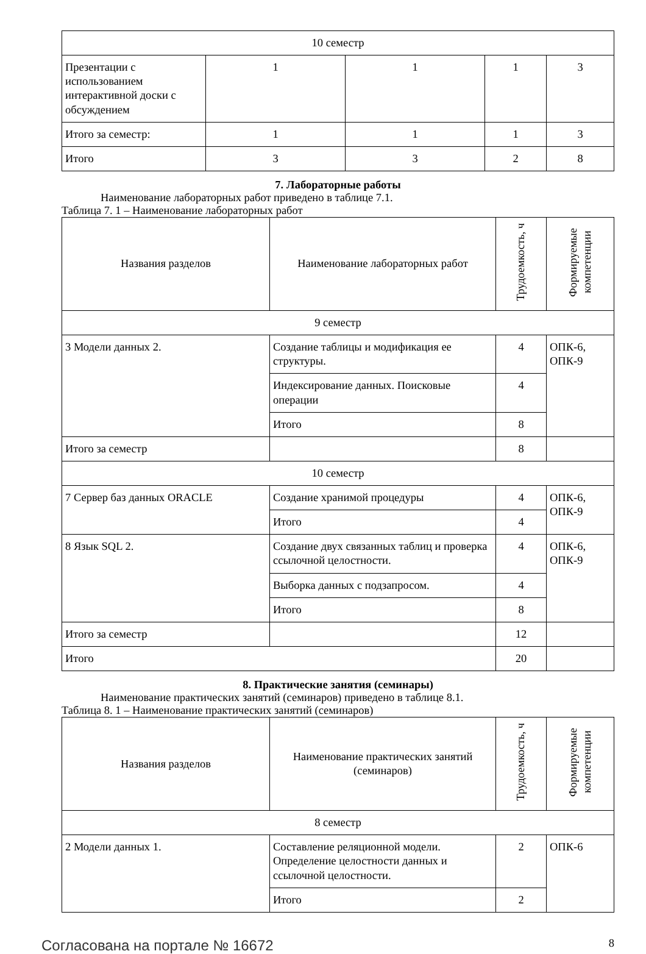| 10 семестр | | | | |
| Презентации с использованием интерактивной доски с обсуждением | 1 | 1 | 1 | 3 |
| Итого за семестр: | 1 | 1 | 1 | 3 |
| Итого | 3 | 3 | 2 | 8 |
7. Лабораторные работы
Наименование лабораторных работ приведено в таблице 7.1.
Таблица 7. 1 – Наименование лабораторных работ
| Названия разделов | Наименование лабораторных работ | Трудоемкость, ч | Формируемые компетенции |
| --- | --- | --- | --- |
| 9 семестр | | | |
| 3 Модели данных 2. | Создание таблицы и модификация ее структуры. | 4 | ОПК-6, ОПК-9 |
| | Индексирование данных. Поисковые операции | 4 | |
| | Итого | 8 | |
| Итого за семестр | | 8 | |
| 10 семестр | | | |
| 7 Сервер баз данных ORACLE | Создание хранимой процедуры | 4 | ОПК-6, ОПК-9 |
| | Итого | 4 | |
| 8 Язык SQL 2. | Создание двух связанных таблиц и проверка ссылочной целостности. | 4 | ОПК-6, ОПК-9 |
| | Выборка данных с подзапросом. | 4 | |
| | Итого | 8 | |
| Итого за семестр | | 12 | |
| Итого | | 20 | |
8. Практические занятия (семинары)
Наименование практических занятий (семинаров) приведено в таблице 8.1.
Таблица 8. 1 – Наименование практических занятий (семинаров)
| Названия разделов | Наименование практических занятий (семинаров) | Трудоемкость, ч | Формируемые компетенции |
| --- | --- | --- | --- |
| 8 семестр | | | |
| 2 Модели данных 1. | Составление реляционной модели. Определение целостности данных и ссылочной целостности. | 2 | ОПК-6 |
| | Итого | 2 | |
Согласована на портале № 16672 8